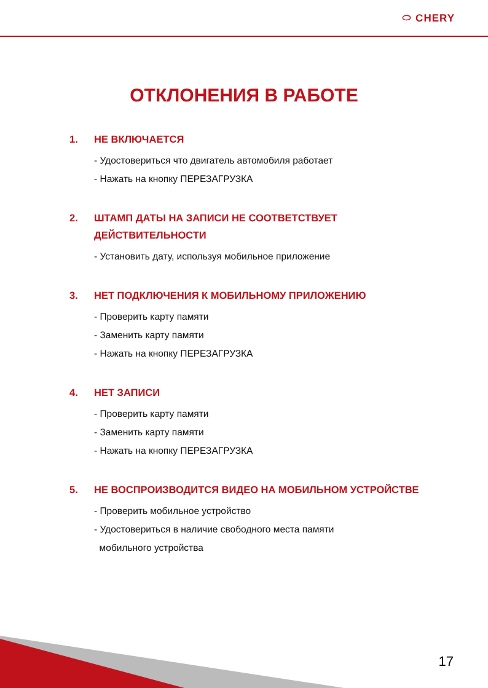⬭ CHERY
ОТКЛОНЕНИЯ В РАБОТЕ
1. НЕ ВКЛЮЧАЕТСЯ
- Удостовериться что двигатель автомобиля работает
- Нажать на кнопку ПЕРЕЗАГРУЗКА
2. ШТАМП ДАТЫ НА ЗАПИСИ НЕ СООТВЕТСТВУЕТ
ДЕЙСТВИТЕЛЬНОСТИ
- Установить дату, используя мобильное приложение
3. НЕТ ПОДКЛЮЧЕНИЯ К МОБИЛЬНОМУ ПРИЛОЖЕНИЮ
- Проверить карту памяти
- Заменить карту памяти
- Нажать на кнопку ПЕРЕЗАГРУЗКА
4. НЕТ ЗАПИСИ
- Проверить карту памяти
- Заменить карту памяти
- Нажать на кнопку ПЕРЕЗАГРУЗКА
5. НЕ ВОСПРОИЗВОДИТСЯ ВИДЕО НА МОБИЛЬНОМ УСТРОЙСТВЕ
- Проверить мобильное устройство
- Удостовериться в наличие свободного места памяти
мобильного устройства
17